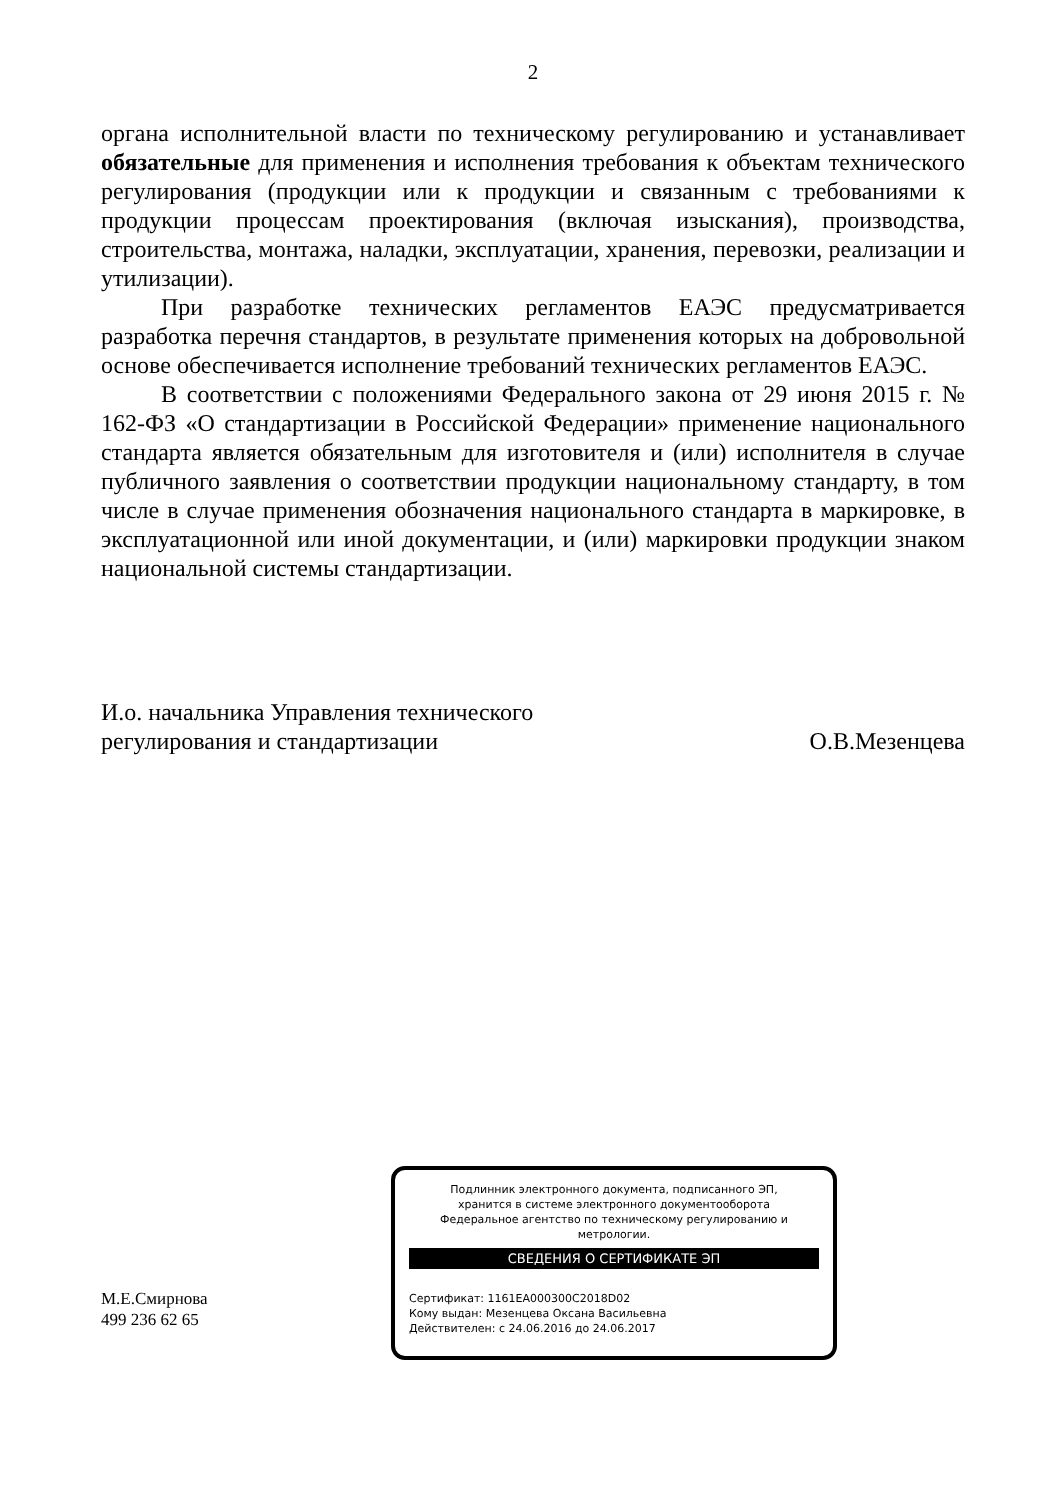2
органа исполнительной власти по техническому регулированию и устанавливает обязательные для применения и исполнения требования к объектам технического регулирования (продукции или к продукции и связанным с требованиями к продукции процессам проектирования (включая изыскания), производства, строительства, монтажа, наладки, эксплуатации, хранения, перевозки, реализации и утилизации).
При разработке технических регламентов ЕАЭС предусматривается разработка перечня стандартов, в результате применения которых на добровольной основе обеспечивается исполнение требований технических регламентов ЕАЭС.
В соответствии с положениями Федерального закона от 29 июня 2015 г. № 162-ФЗ «О стандартизации в Российской Федерации» применение национального стандарта является обязательным для изготовителя и (или) исполнителя в случае публичного заявления о соответствии продукции национальному стандарту, в том числе в случае применения обозначения национального стандарта в маркировке, в эксплуатационной или иной документации, и (или) маркировки продукции знаком национальной системы стандартизации.
И.о. начальника Управления технического
регулирования и стандартизации
О.В.Мезенцева
М.Е.Смирнова
499 236 62 65
Подлинник электронного документа, подписанного ЭП,
хранится в системе электронного документооборота
Федеральное агентство по техническому регулированию и
метрологии.
СВЕДЕНИЯ О СЕРТИФИКАТЕ ЭП
Сертификат: 1161EA000300C2018D02
Кому выдан: Мезенцева Оксана Васильевна
Действителен: с 24.06.2016 до 24.06.2017